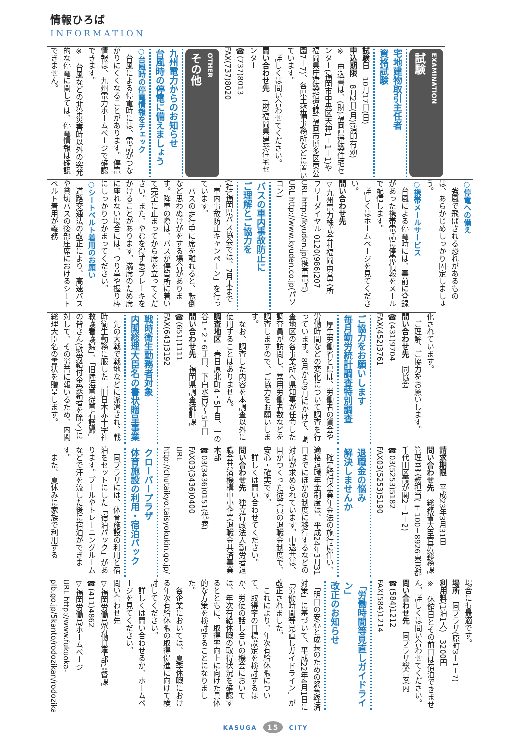情報ひろば
INFORMATION
EXAMINATION
試験
宅地建物取引主任者
資格試験
試験日　10月17日(日)
申込期限　8月2日(月)(消印有効)
※　申込書は、(財)福岡県建築住宅センター(福岡市中央区天神1－1－1)や福岡県庁建築指導課(福岡市博多区東公園7－7)、各県土整備事務所などに置いています。
　詳しくは問い合わせてください。
問い合わせ先　(財)福岡県建築住宅センター
☎(737)8013
FAX(737)8020
OTHER
その他
九州電力からのお知らせ
台風時の停電に備えましょう
○台風時の停電情報をチェック
　台風による停電時には、電話がつながりにくくなることがあります。停電情報は、九州電力ホームページで確認できます。
※　台風などの非常災害時以外の突発的な停電に関しては、停電情報は確認できません。
○停電への備え
　強風で飛ばされる恐れがあるものは、あらかじめしっかり固定しましょう。
○携帯メールサービス
　台風による停電時には、事前に登録があった携帯電話に停電情報をメールで配信します。
　詳しくはホームページを見てください。
問い合わせ先
▽九州電力株式会社福岡南営業所
フリーダイヤル 0120(986)207
URL http://kyuden.jp(携帯電話)
URL http://www.kyuden.co.jp(パソコン)
バスの車内事故防止に
ご理解とご協力を
(社)福岡県バス協会では、7月末まで「車内事故防止キャンペーン」を行っています。
　バスの走行中に席を離れると、転倒など思わぬけがをする場合があります。降車の際は、バスが停留所に着いて完全に止まってから席を立ってください。また、やむを得ず急ブレーキをかけることがあります。満席のため席に座れない場合には、つり革や握り棒にしっかりつかまってください。
○シートベルト着用のお願い
　道路交通法の改正により、高速バスや貸切バスの後部座席におけるシートベルト着用が義務
化されています。
　ご理解、ご協力をお願いします。
問い合わせ先　同協会
☎(431)9704
FAX(452)3761
ご協力をお願いします
毎月勤労統計調査特別調査
　厚生労働省と県は、労働者の賃金や労働時間などの変化について調査を行っています。8月から9月にかけて、調査地区の各事業所へ県知事が任命した調査員が訪問し、常用労働者数などを調査しますので、ご協力をお願いします。
　なお、調査した内容を本調査以外に使用することはありません。
調査地区　春日原北町4・5丁目、一の谷1・2・6丁目、下白水南2～5丁目
問い合わせ先　福岡県調査統計課
☎(651)1111
FAX(643)3192
戦時衛生勤務者対象
内閣総理大臣名の書状贈呈事業
　先の大戦で戦地などに派遣され、戦時衛生勤務に服した「旧日本赤十字社救護看護婦」、「旧陸海軍従軍看護婦」の皆さん(慰労給付金受給者を除く)に対して、その労苦に報いるため、内閣総理大臣名の書状を贈呈します。
請求期限　平成23年3月31日
問い合わせ先　総務省大臣官房総務課管理室業務担当(〒100－8926東京都千代田区霞が関2－1－2)
☎03(5253)5182
FAX03(5253)5190
退職金の悩み
解決しませんか
　確定給付企業年金法の施行に伴い、適格退職年金制度は、平成24年3月31日までにほかの制度に移行するなどの対応が求められています。中退共は、国がつくった従業員の退職金制度で、安心・確実です。
　詳しくは問い合わせてください。
問い合わせ先　独立行政法人勤労者退職金共済機構中小企業退職金共済事業本部
☎03(3436)0151(代表)
FAX03(3436)0400
URL http://chutaikyo.taisyokukin.go.jp/
クローバープラザ
体育施設の利用・宿泊パック
　同プラザには、体育施設の利用と宿泊をセットにした「宿泊パック」があります。プールやトレーニングルームなどで汗を流した後に宿泊ができます。
　また、夏休みに家族で利用する
場合にも最適です。
場所　同プラザ(原町3－1－7)
利用料(1泊1人)　3200円
※　休館日とその前日は宿泊できません。詳しくは問い合わせてください。
問い合わせ先　同プラザ総合案内
☎(584)1212
FAX(584)1214
「労働時間等見直しガイドライン」
改正のお知らせ
　「明日の安心と成長のための緊急経済対策」に基づいて、平成22年4月1日に「労働時間等見直しガイドライン」が改正されました。
　これにより、年次有給休暇について、取得率の目標設定を検討するほか、労使の話し合いの機会においては、年次有給休暇の取得状況を確認するとともに、取得率向上に向けた具体的な方策を検討することになりました。
　各企業においては、夏季休暇における年次有給休暇の取得促進に向けて検討してください。
　詳しくは問い合わせるか、ホームページを見てください。
問い合わせ先
▽福岡労働局労働基準部監督課
☎(411)4862
▽福岡労働局ホームページ
URL http://www.fukuoka-plb.go.jp/5kanto/rodozikan/rodozikan01.html
KASUGA 15 CITY